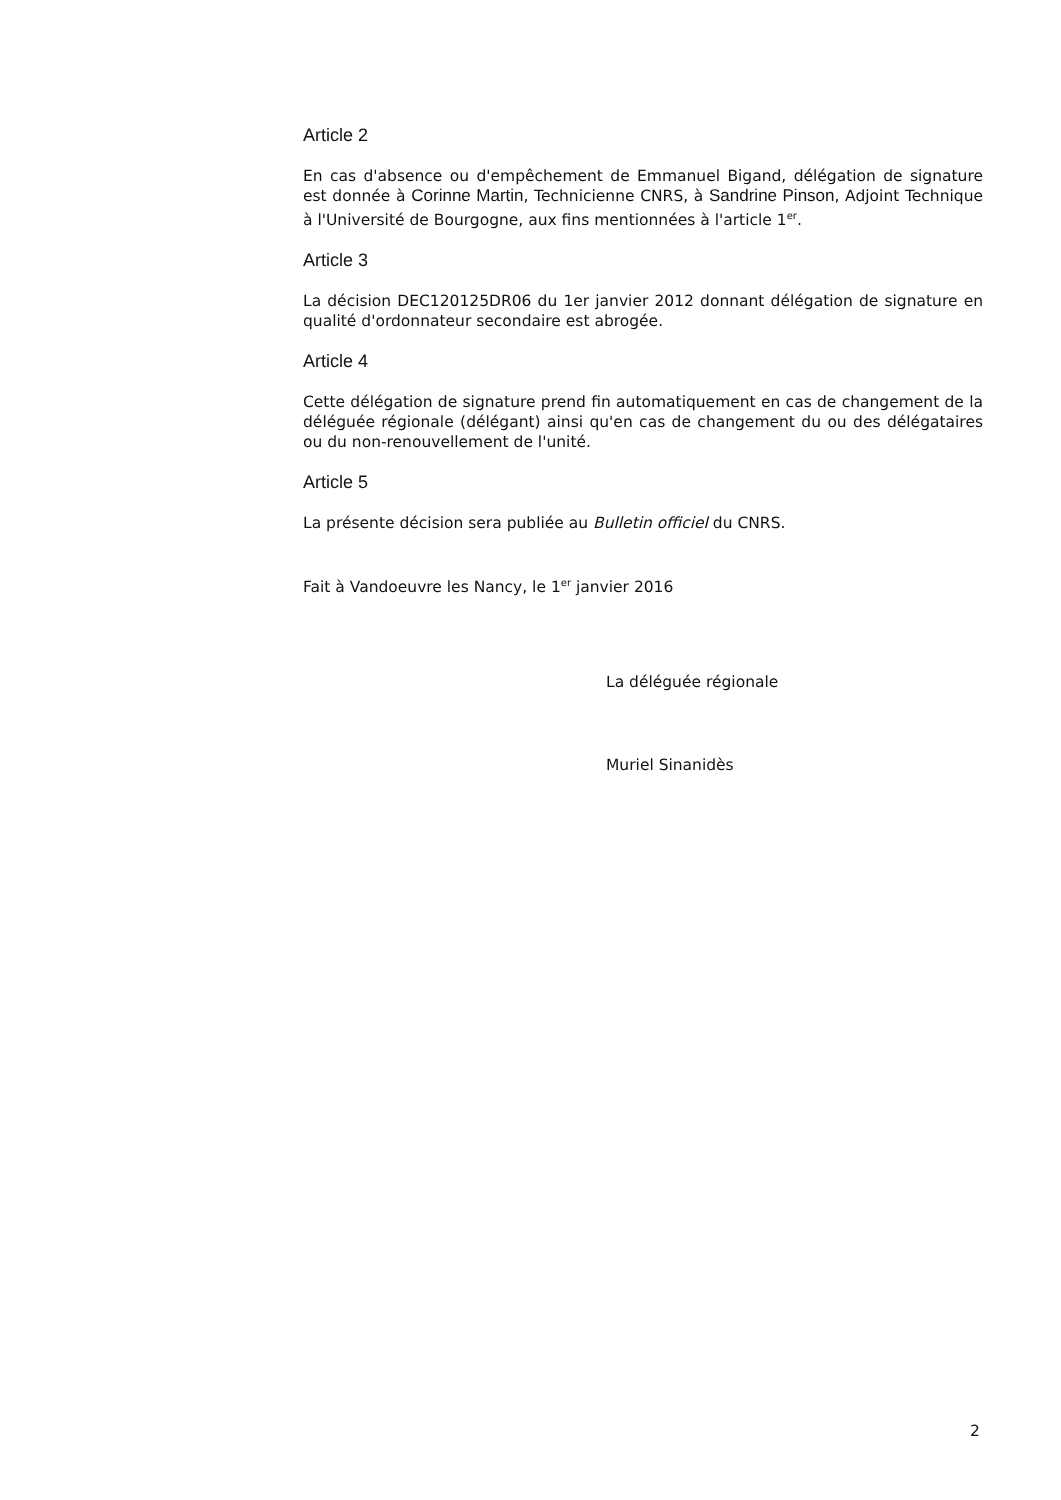Article 2
En cas d'absence ou d'empêchement de Emmanuel Bigand, délégation de signature est donnée à Corinne Martin, Technicienne CNRS, à Sandrine Pinson, Adjoint Technique à l'Université de Bourgogne, aux fins mentionnées à l'article 1<sup>er</sup>.
Article 3
La décision DEC120125DR06 du 1er janvier 2012 donnant délégation de signature en qualité d'ordonnateur secondaire est abrogée.
Article 4
Cette délégation de signature prend fin automatiquement en cas de changement de la déléguée régionale (délégant) ainsi qu'en cas de changement du ou des délégataires ou du non-renouvellement de l'unité.
Article 5
La présente décision sera publiée au Bulletin officiel du CNRS.
Fait à Vandoeuvre les Nancy, le 1<sup>er</sup> janvier 2016
La déléguée régionale
Muriel Sinanidès
2